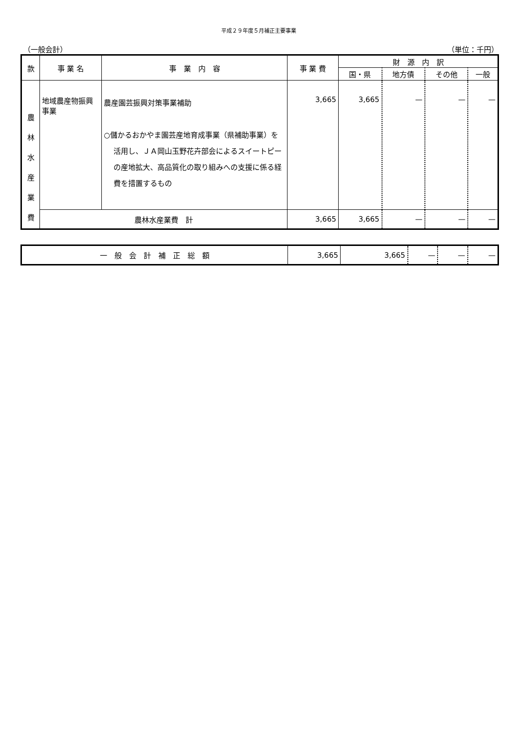平成２９年度５月補正主要事業
（一般会計） （単位：千円）
| 款 | 事 業 名 | 事 業 内 容 | 事 業 費 | 財 源 内 訳 | | | |
| --- | --- | --- | --- | --- | --- | --- | --- |
| | | | | 国・県 | 地方債 | その他 | 一般 |
| 農 林 水 産 業 費 | 地域農産物振興事業 | 農産園芸振興対策事業補助 ○儲かるおかやま園芸産地育成事業（県補助事業）を活用し、ＪＡ岡山玉野花卉部会によるスイートピーの産地拡大、高品質化の取り組みへの支援に係る経費を措置するもの | 3,665 | 3,665 | — | — | — |
| | 農林水産業費 計 | | 3,665 | 3,665 | — | — | — |
| 一 般 会 計 補 正 総 額 | 3,665 | 3,665 | — | — | — |